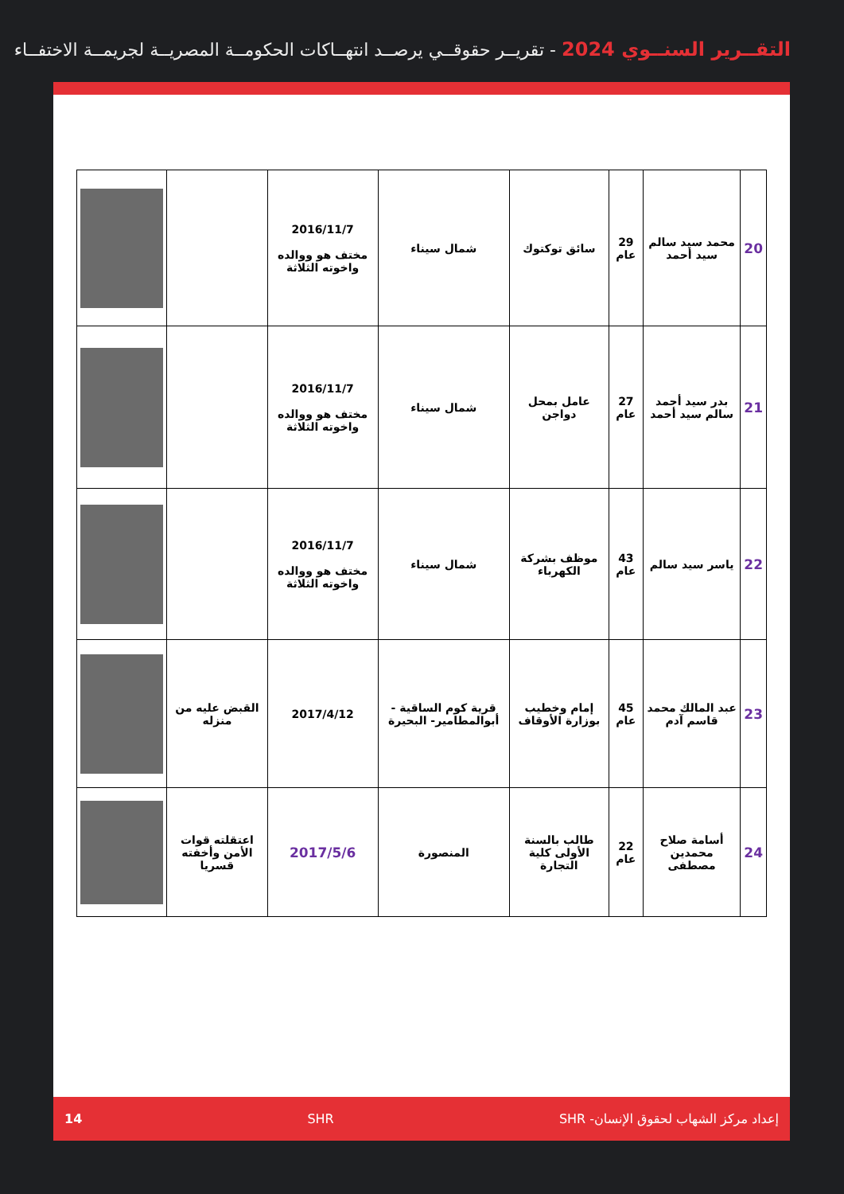التقــرير السنــوي 2024 - تقريــر حقوقــي يرصــد انتهــاكات الحكومــة المصريــة لجريمــة الاختفــاء
| 20 | محمد سيد سالم سيد أحمد | 29 عام | سائق توكتوك | شمال سيناء | 2016/11/7 مختف هو ووالده واخوته الثلاثة | | |
| 21 | بدر سيد أحمد سالم سيد أحمد | 27 عام | عامل بمحل دواجن | شمال سيناء | 2016/11/7 مختف هو ووالده واخوته الثلاثة | | |
| 22 | ياسر سيد سالم | 43 عام | موظف بشركة الكهرباء | شمال سيناء | 2016/11/7 مختف هو ووالده واخوته الثلاثة | | |
| 23 | عبد المالك محمد قاسم آدم | 45 عام | إمام وخطيب بوزارة الأوقاف | قرية كوم الساقية - أبوالمطامير- البحيرة | 2017/4/12 | القبض عليه من منزله | |
| 24 | أسامة صلاح محمدين مصطفى | 22 عام | طالب بالسنة الأولى كلية التجارة | المنصورة | 2017/5/6 | اعتقلته قوات الأمن وأخفته قسريا | |
إعداد مركز الشهاب لحقوق الإنسان- SHR SHR 14